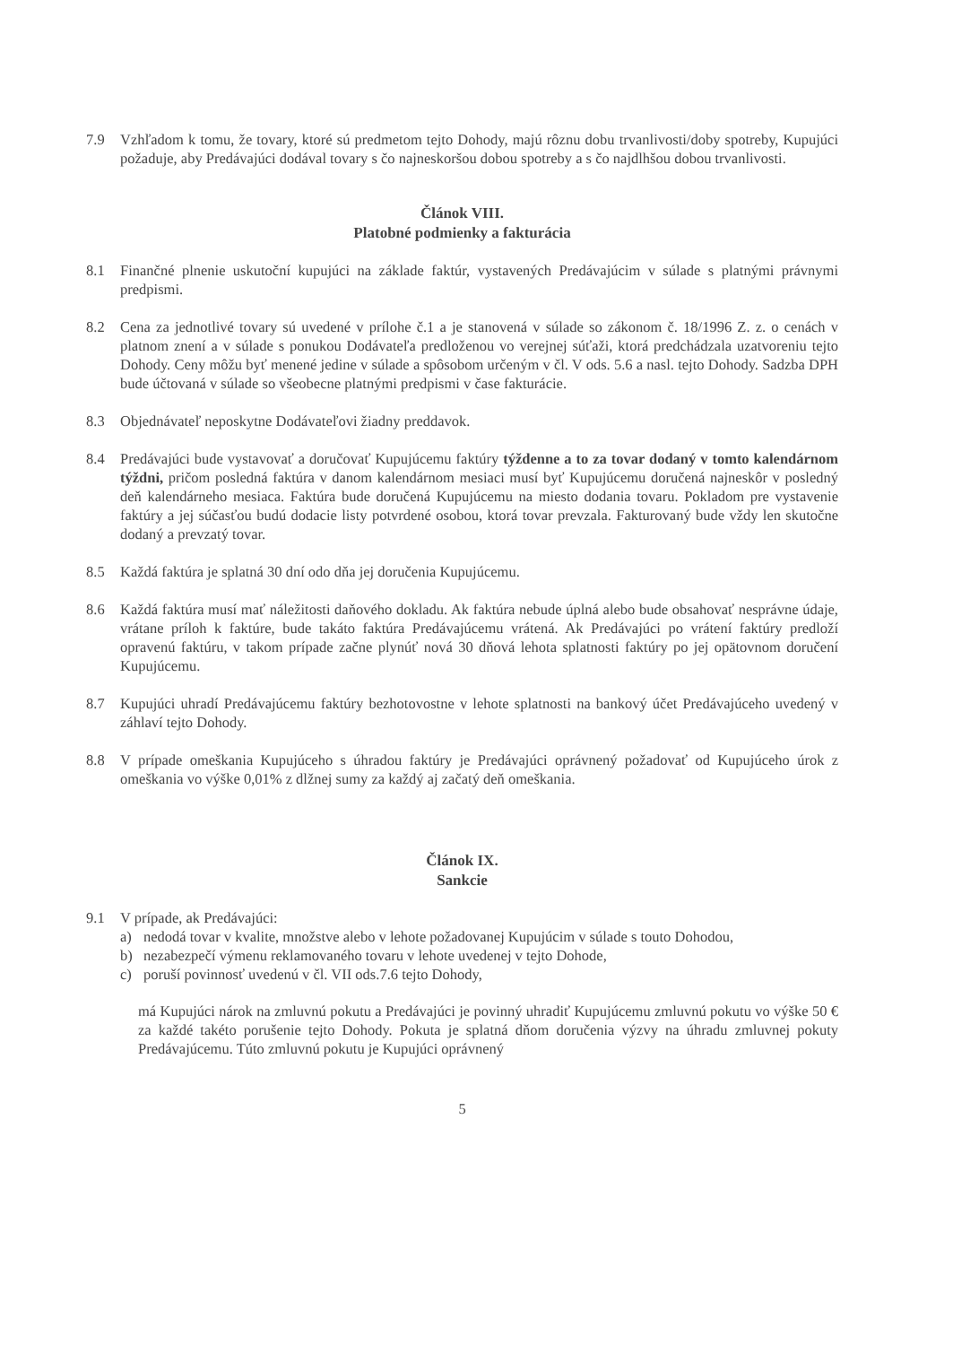7.9 Vzhľadom k tomu, že tovary, ktoré sú predmetom tejto Dohody, majú rôznu dobu trvanlivosti/doby spotreby, Kupujúci požaduje, aby Predávajúci dodával tovary s čo najneskoršou dobou spotreby a s čo najdlhšou dobou trvanlivosti.
Článok VIII.
Platobné podmienky a fakturácia
8.1 Finančné plnenie uskutoční kupujúci na základe faktúr, vystavených Predávajúcim v súlade s platnými právnymi predpismi.
8.2 Cena za jednotlivé tovary sú uvedené v prílohe č.1 a je stanovená v súlade so zákonom č. 18/1996 Z. z. o cenách v platnom znení a v súlade s ponukou Dodávateľa predloženou vo verejnej súťaži, ktorá predchádzala uzatvoreniu tejto Dohody. Ceny môžu byť menené jedine v súlade a spôsobom určeným v čl. V ods. 5.6 a nasl. tejto Dohody. Sadzba DPH bude účtovaná v súlade so všeobecne platnými predpismi v čase fakturácie.
8.3 Objednávateľ neposkytne Dodávateľovi žiadny preddavok.
8.4 Predávajúci bude vystavovať a doručovať Kupujúcemu faktúry týždenne a to za tovar dodaný v tomto kalendárnom týždni, pričom posledná faktúra v danom kalendárnom mesiaci musí byť Kupujúcemu doručená najneskôr v posledný deň kalendárneho mesiaca. Faktúra bude doručená Kupujúcemu na miesto dodania tovaru. Pokladom pre vystavenie faktúry a jej súčasťou budú dodacie listy potvrdené osobou, ktorá tovar prevzala. Fakturovaný bude vždy len skutočne dodaný a prevzatý tovar.
8.5 Každá faktúra je splatná 30 dní odo dňa jej doručenia Kupujúcemu.
8.6 Každá faktúra musí mať náležitosti daňového dokladu. Ak faktúra nebude úplná alebo bude obsahovať nesprávne údaje, vrátane príloh k faktúre, bude takáto faktúra Predávajúcemu vrátená. Ak Predávajúci po vrátení faktúry predloží opravenú faktúru, v takom prípade začne plynúť nová 30 dňová lehota splatnosti faktúry po jej opätovnom doručení Kupujúcemu.
8.7 Kupujúci uhradí Predávajúcemu faktúry bezhotovostne v lehote splatnosti na bankový účet Predávajúceho uvedený v záhlaví tejto Dohody.
8.8 V prípade omeškania Kupujúceho s úhradou faktúry je Predávajúci oprávnený požadovať od Kupujúceho úrok z omeškania vo výške 0,01% z dlžnej sumy za každý aj začatý deň omeškania.
Článok IX.
Sankcie
9.1 V prípade, ak Predávajúci:
a) nedodá tovar v kvalite, množstve alebo v lehote požadovanej Kupujúcim v súlade s touto Dohodou,
b) nezabezpečí výmenu reklamovaného tovaru v lehote uvedenej v tejto Dohode,
c) poruší povinnosť uvedenú v čl. VII ods.7.6 tejto Dohody,
má Kupujúci nárok na zmluvnú pokutu a Predávajúci je povinný uhradiť Kupujúcemu zmluvnú pokutu vo výške 50 € za každé takéto porušenie tejto Dohody. Pokuta je splatná dňom doručenia výzvy na úhradu zmluvnej pokuty Predávajúcemu. Túto zmluvnú pokutu je Kupujúci oprávnený
5